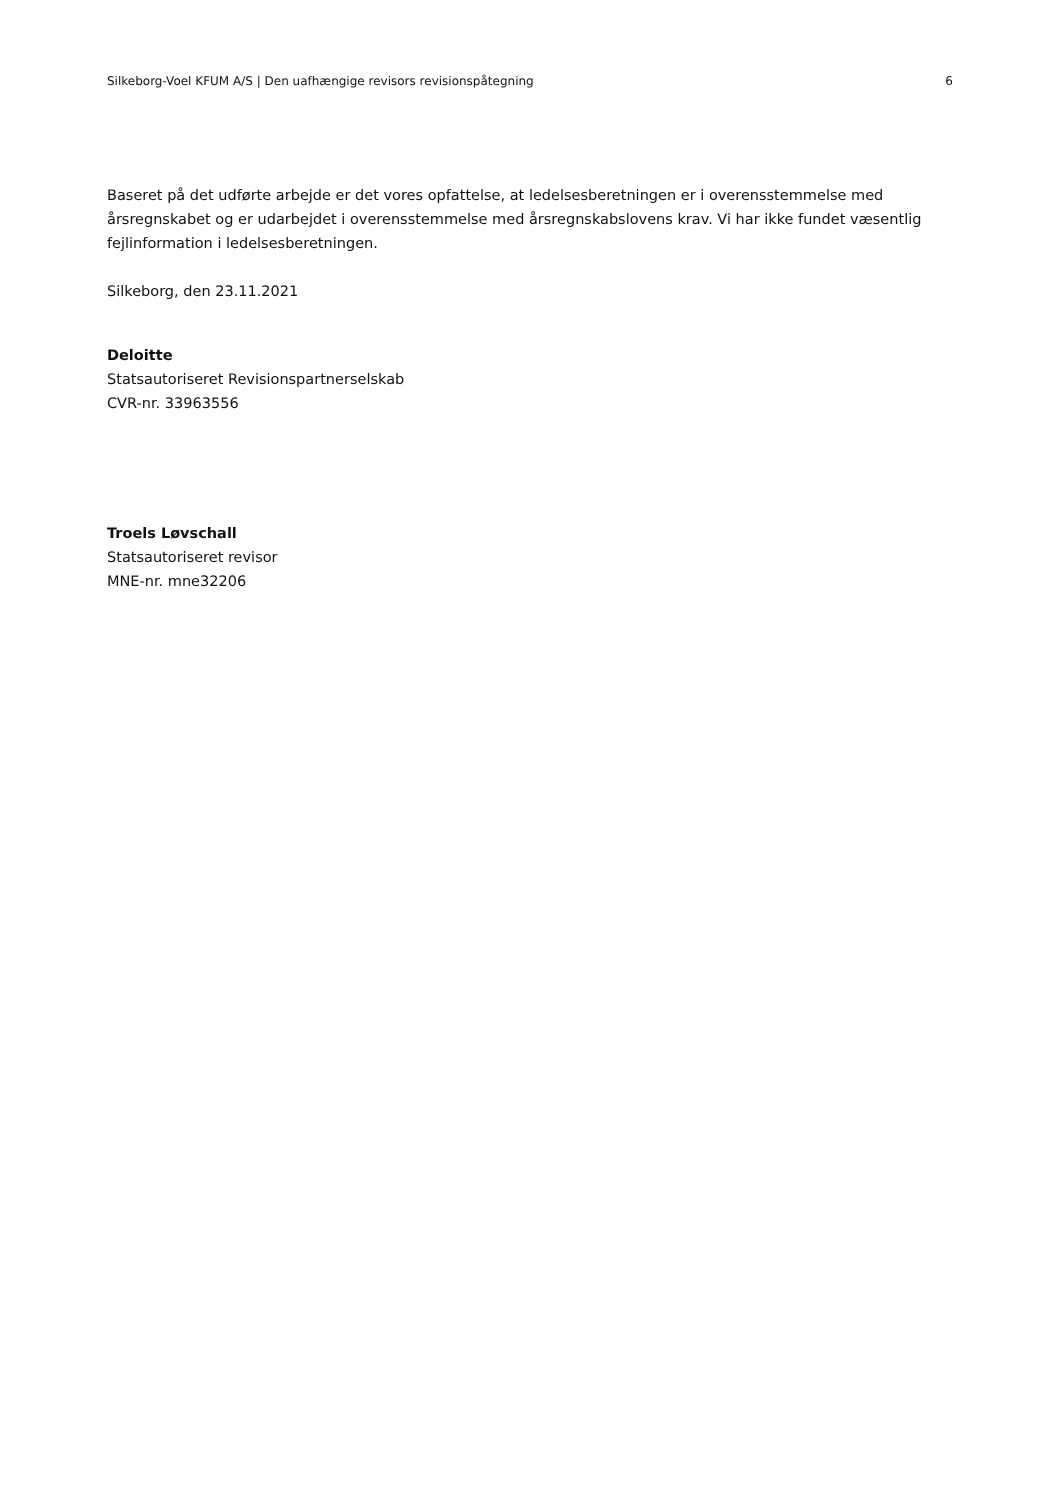Silkeborg-Voel KFUM A/S | Den uafhængige revisors revisionspåtegning 6
Baseret på det udførte arbejde er det vores opfattelse, at ledelsesberetningen er i overensstemmelse med årsregnskabet og er udarbejdet i overensstemmelse med årsregnskabslovens krav. Vi har ikke fundet væsentlig fejlinformation i ledelsesberetningen.
Silkeborg, den 23.11.2021
Deloitte
Statsautoriseret Revisionspartnerselskab
CVR-nr. 33963556
Troels Løvschall
Statsautoriseret revisor
MNE-nr. mne32206